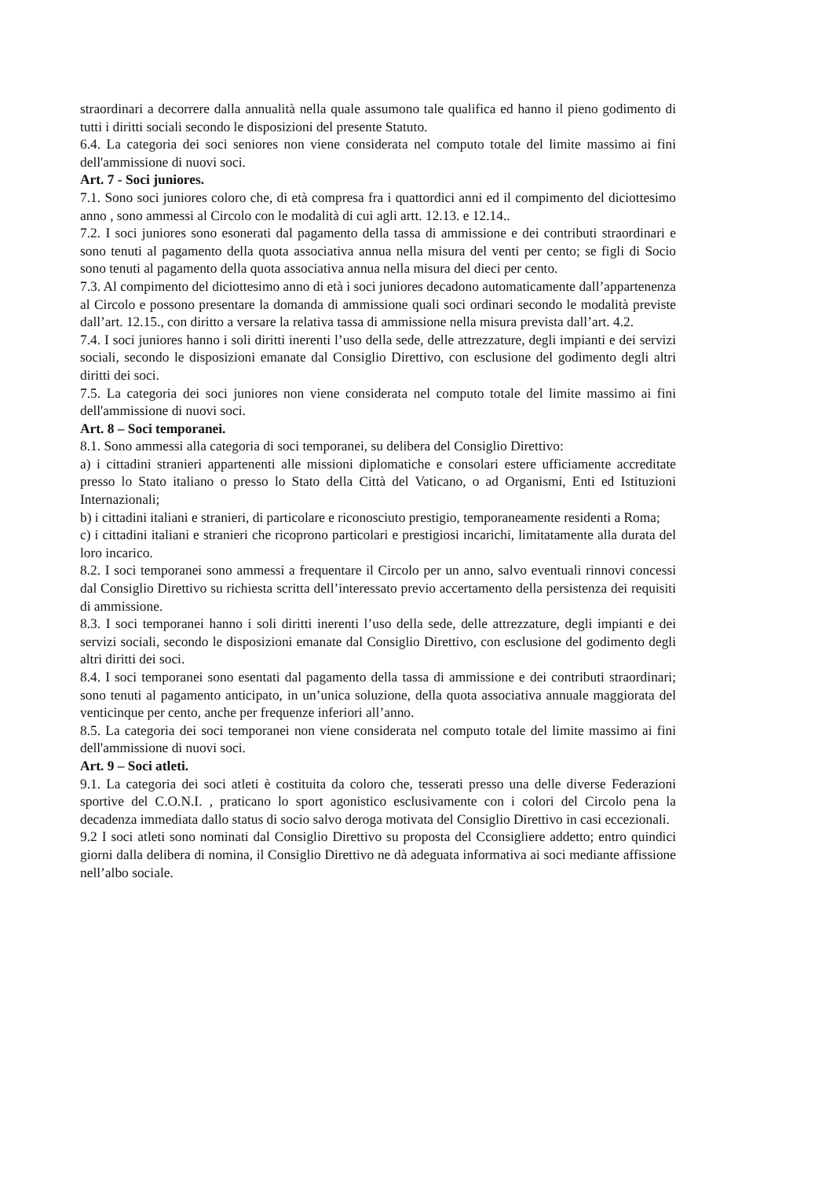straordinari a decorrere dalla annualità nella quale assumono tale qualifica ed hanno il pieno godimento di tutti i diritti sociali secondo le disposizioni del presente Statuto.
6.4. La categoria dei soci seniores non viene considerata nel computo totale del limite massimo ai fini dell'ammissione di nuovi soci.
Art. 7 - Soci juniores.
7.1. Sono soci juniores coloro che, di età compresa fra i quattordici anni ed il compimento del diciottesimo anno , sono ammessi al Circolo con le modalità di cui agli artt. 12.13. e 12.14..
7.2. I soci juniores sono esonerati dal pagamento della tassa di ammissione e dei contributi straordinari e sono tenuti al pagamento della quota associativa annua nella misura del venti per cento; se figli di Socio sono tenuti al pagamento della quota associativa annua nella misura del dieci per cento.
7.3. Al compimento del diciottesimo anno di età i soci juniores decadono automaticamente dall’appartenenza al Circolo e possono presentare la domanda di ammissione quali soci ordinari secondo le modalità previste dall’art. 12.15., con diritto a versare la relativa tassa di ammissione nella misura prevista dall’art. 4.2.
7.4. I soci juniores hanno i soli diritti inerenti l’uso della sede, delle attrezzature, degli impianti e dei servizi sociali, secondo le disposizioni emanate dal Consiglio Direttivo, con esclusione del godimento degli altri diritti dei soci.
7.5. La categoria dei soci juniores non viene considerata nel computo totale del limite massimo ai fini dell'ammissione di nuovi soci.
Art. 8 – Soci temporanei.
8.1. Sono ammessi alla categoria di soci temporanei, su delibera del Consiglio Direttivo:
a) i cittadini stranieri appartenenti alle missioni diplomatiche e consolari estere ufficiamente accreditate presso lo Stato italiano o presso lo Stato della Città del Vaticano, o ad Organismi, Enti ed Istituzioni Internazionali;
b) i cittadini italiani e stranieri, di particolare e riconosciuto prestigio, temporaneamente residenti a Roma;
c) i cittadini italiani e stranieri che ricoprono particolari e prestigiosi incarichi, limitatamente alla durata del loro incarico.
8.2. I soci temporanei sono ammessi a frequentare il Circolo per un anno, salvo eventuali rinnovi concessi dal Consiglio Direttivo su richiesta scritta dell’interessato previo accertamento della persistenza dei requisiti di ammissione.
8.3. I soci temporanei hanno i soli diritti inerenti l’uso della sede, delle attrezzature, degli impianti e dei servizi sociali, secondo le disposizioni emanate dal Consiglio Direttivo, con esclusione del godimento degli altri diritti dei soci.
8.4. I soci temporanei sono esentati dal pagamento della tassa di ammissione e dei contributi straordinari; sono tenuti al pagamento anticipato, in un’unica soluzione, della quota associativa annuale maggiorata del venticinque per cento, anche per frequenze inferiori all’anno.
8.5. La categoria dei soci temporanei non viene considerata nel computo totale del limite massimo ai fini dell'ammissione di nuovi soci.
Art. 9 – Soci atleti.
9.1. La categoria dei soci atleti è costituita da coloro che, tesserati presso una delle diverse Federazioni sportive del C.O.N.I. , praticano lo sport agonistico esclusivamente con i colori del Circolo pena la decadenza immediata dallo status di socio salvo deroga motivata del Consiglio Direttivo in casi eccezionali.
9.2 I soci atleti sono nominati dal Consiglio Direttivo su proposta del Cconsigliere addetto; entro quindici giorni dalla delibera di nomina, il Consiglio Direttivo ne dà adeguata informativa ai soci mediante affissione nell’albo sociale.